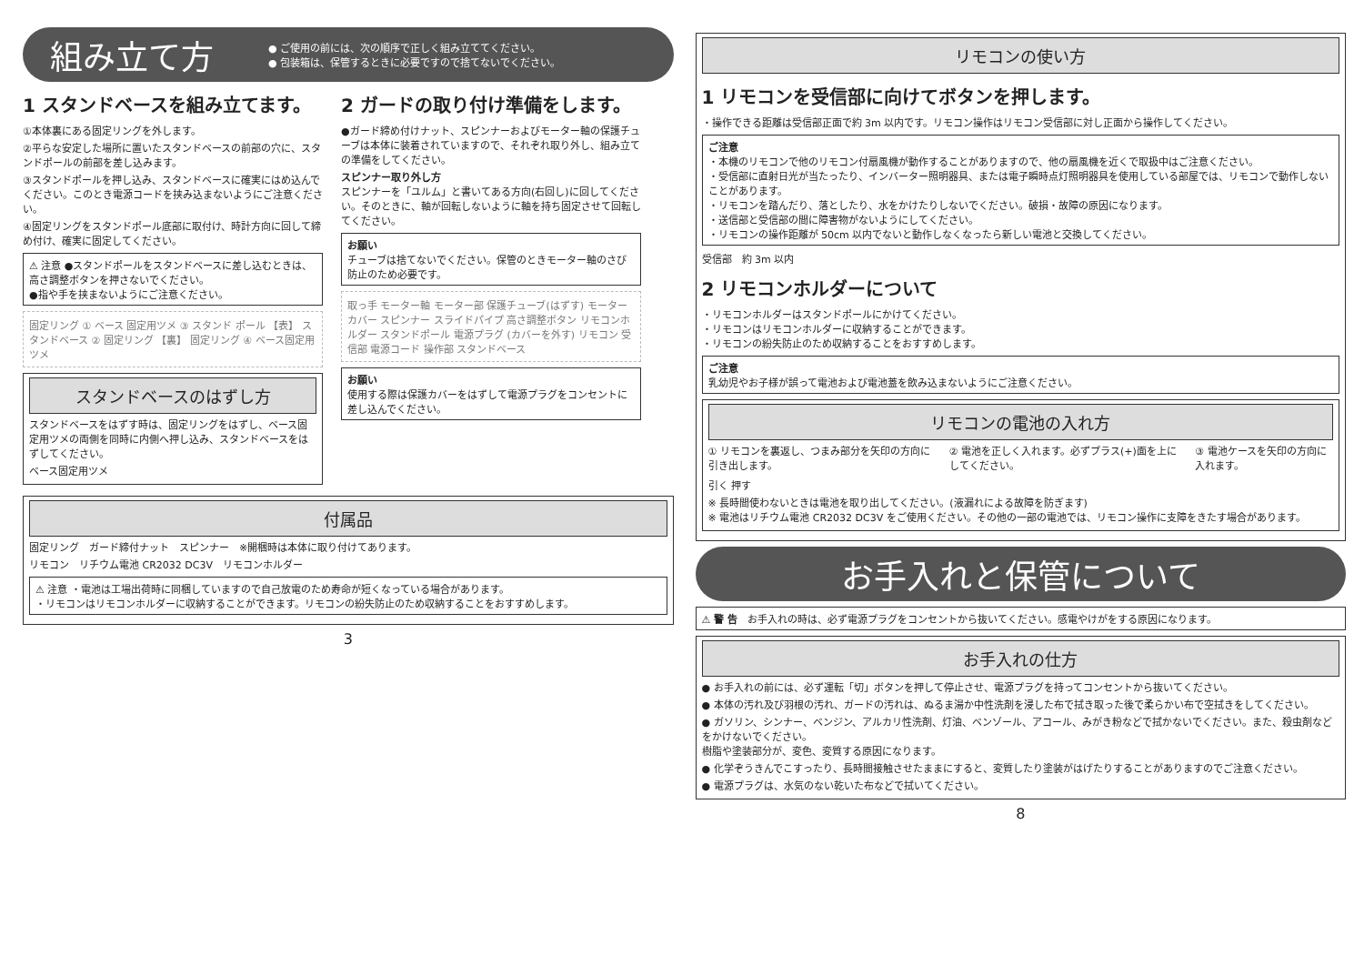組み立て方
● ご使用の前には、次の順序で正しく組み立ててください。
● 包装箱は、保管するときに必要ですので捨てないでください。
1 スタンドベースを組み立てます。
①本体裏にある固定リングを外します。
②平らな安定した場所に置いたスタンドベースの前部の穴に、スタンドポールの前部を差し込みます。
③スタンドポールを押し込み、スタンドベースに確実にはめ込んでください。このとき電源コードを挟み込まないようにご注意ください。
④固定リングをスタンドポール底部に取付け、時計方向に回して締め付け、確実に固定してください。
⚠ 注意 ●スタンドポールをスタンドベースに差し込むときは、高さ調整ボタンを押さないでください。
●指や手を挟まないようにご注意ください。
固定リング ① ベース 固定用ツメ ③ スタンド ポール 【表】 スタンドベース ② 固定リング 【裏】 固定リング ④ ベース固定用 ツメ
スタンドベースのはずし方
スタンドベースをはずす時は、固定リングをはずし、ベース固定用ツメの両側を同時に内側へ押し込み、スタンドベースをはずしてください。
ベース固定用ツメ
2 ガードの取り付け準備をします。
●ガード締め付けナット、スピンナーおよびモーター軸の保護チューブは本体に装着されていますので、それぞれ取り外し、組み立ての準備をしてください。
スピンナー取り外し方
スピンナーを「ユルム」と書いてある方向(右回し)に回してください。そのときに、軸が回転しないように軸を持ち固定させて回転してください。
お願い
チューブは捨てないでください。保管のときモーター軸のさび防止のため必要です。
取っ手 モーター軸 モーター部 保護チューブ(はずす) モーターカバー スピンナー スライドパイプ 高さ調整ボタン リモコンホルダー スタンドポール 電源プラグ (カバーを外す) リモコン 受信部 電源コード 操作部 スタンドベース
お願い
使用する際は保護カバーをはずして電源プラグをコンセントに差し込んでください。
付属品
固定リング　ガード締付ナット　スピンナー　※開梱時は本体に取り付けてあります。
リモコン　リチウム電池 CR2032 DC3V　リモコンホルダー
⚠ 注意 ・電池は工場出荷時に同梱していますので自己放電のため寿命が短くなっている場合があります。
・リモコンはリモコンホルダーに収納することができます。リモコンの紛失防止のため収納することをおすすめします。
3
リモコンの使い方
1 リモコンを受信部に向けてボタンを押します。
・操作できる距離は受信部正面で約 3m 以内です。リモコン操作はリモコン受信部に対し正面から操作してください。
ご注意
・本機のリモコンで他のリモコン付扇風機が動作することがありますので、他の扇風機を近くで取扱中はご注意ください。
・受信部に直射日光が当たったり、インバーター照明器具、または電子瞬時点灯照明器具を使用している部屋では、リモコンで動作しないことがあります。
・リモコンを踏んだり、落としたり、水をかけたりしないでください。破損・故障の原因になります。
・送信部と受信部の間に障害物がないようにしてください。
・リモコンの操作距離が 50cm 以内でないと動作しなくなったら新しい電池と交換してください。
受信部　約 3m 以内
2 リモコンホルダーについて
・リモコンホルダーはスタンドポールにかけてください。
・リモコンはリモコンホルダーに収納することができます。
・リモコンの紛失防止のため収納することをおすすめします。
ご注意
乳幼児やお子様が誤って電池および電池蓋を飲み込まないようにご注意ください。
リモコンの電池の入れ方
① リモコンを裏返し、つまみ部分を矢印の方向に引き出します。
② 電池を正しく入れます。必ずプラス(+)面を上にしてください。
③ 電池ケースを矢印の方向に入れます。
引く 押す
※ 長時間使わないときは電池を取り出してください。(液漏れによる故障を防ぎます)
※ 電池はリチウム電池 CR2032 DC3V をご使用ください。その他の一部の電池では、リモコン操作に支障をきたす場合があります。
お手入れと保管について
⚠ 警 告　お手入れの時は、必ず電源プラグをコンセントから抜いてください。感電やけがをする原因になります。
お手入れの仕方
● お手入れの前には、必ず運転「切」ボタンを押して停止させ、電源プラグを持ってコンセントから抜いてください。
● 本体の汚れ及び羽根の汚れ、ガードの汚れは、ぬるま湯か中性洗剤を浸した布で拭き取った後で柔らかい布で空拭きをしてください。
● ガソリン、シンナー、ベンジン、アルカリ性洗剤、灯油、ベンゾール、アコール、みがき粉などで拭かないでください。また、殺虫剤などをかけないでください。
樹脂や塗装部分が、変色、変質する原因になります。
● 化学ぞうきんでこすったり、長時間接触させたままにすると、変質したり塗装がはげたりすることがありますのでご注意ください。
● 電源プラグは、水気のない乾いた布などで拭いてください。
8